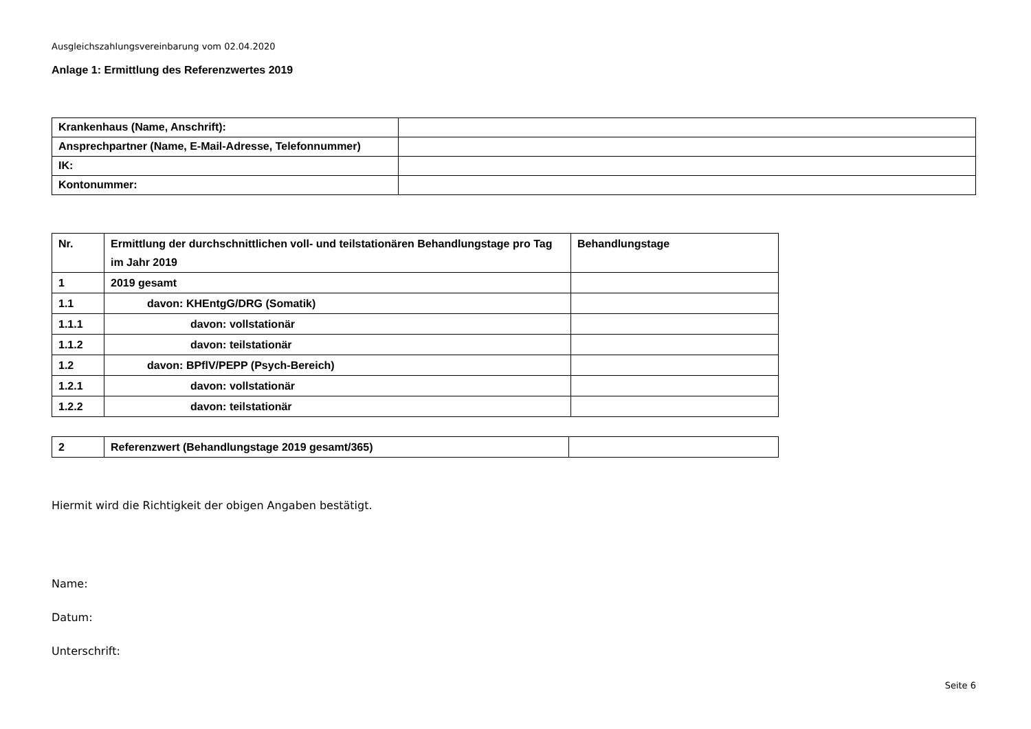Ausgleichszahlungsvereinbarung vom 02.04.2020
Anlage 1: Ermittlung des Referenzwertes 2019
| Krankenhaus (Name, Anschrift): | |
| Ansprechpartner (Name, E-Mail-Adresse, Telefonnummer) | |
| IK: | |
| Kontonummer: | |
| Nr. | Ermittlung der durchschnittlichen voll- und teilstationären Behandlungstage pro Tag im Jahr 2019 | Behandlungstage |
| 1 | 2019 gesamt | |
| 1.1 | davon: KHEntgG/DRG (Somatik) | |
| 1.1.1 | davon: vollstationär | |
| 1.1.2 | davon: teilstationär | |
| 1.2 | davon: BPflV/PEPP (Psych-Bereich) | |
| 1.2.1 | davon: vollstationär | |
| 1.2.2 | davon: teilstationär | |
| 2 | Referenzwert (Behandlungstage 2019 gesamt/365) | |
Hiermit wird die Richtigkeit der obigen Angaben bestätigt.
Name:
Datum:
Unterschrift:
Seite 6